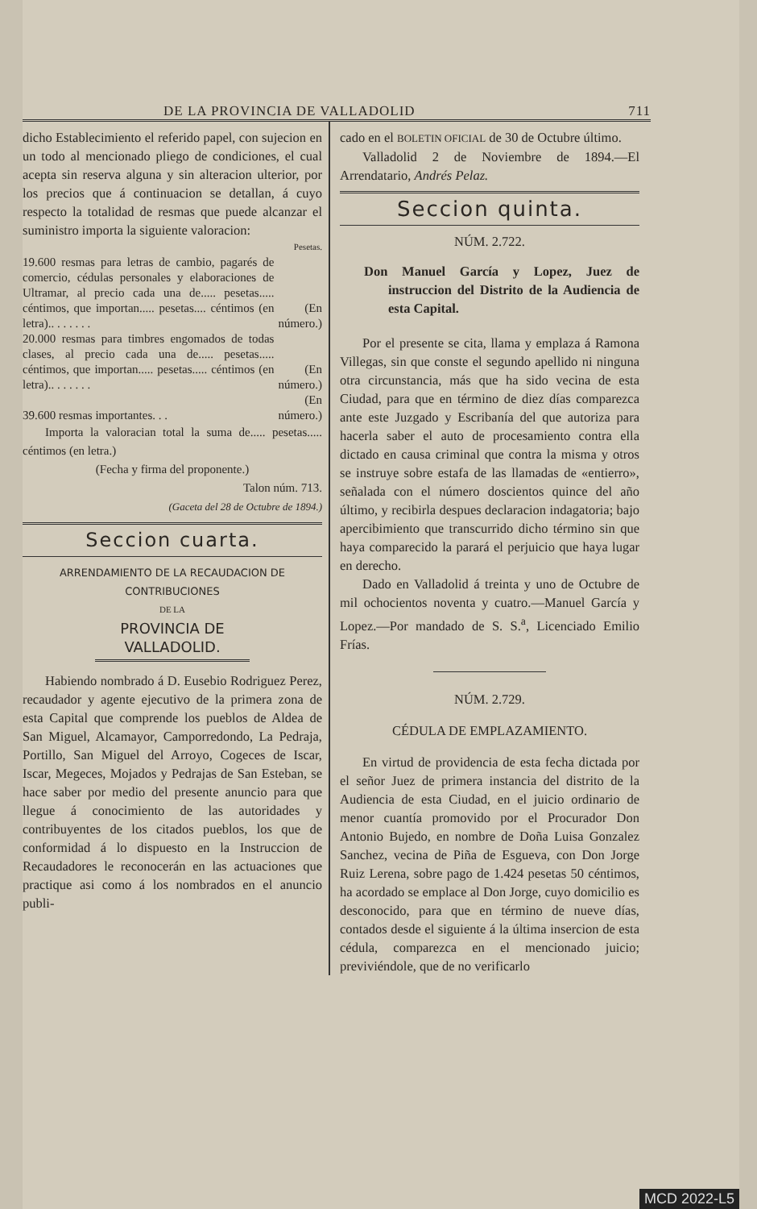DE LA PROVINCIA DE VALLADOLID 711
dicho Establecimiento el referido papel, con sujecion en un todo al mencionado pliego de condiciones, el cual acepta sin reserva alguna y sin alteracion ulterior, por los precios que á continuacion se detallan, á cuyo respecto la totalidad de resmas que puede alcanzar el suministro importa la siguiente valoracion:
| | Pesetas. |
| 19.600 resmas para letras de cambio, pagarés de comercio, cédulas personales y elaboraciones de Ultramar, al precio cada una de..... pesetas..... céntimos, que importan..... pesetas.... céntimos (en letra).. . . . . . . | (En número.) |
| 20.000 resmas para timbres engomados de todas clases, al precio cada una de..... pesetas..... céntimos, que importan..... pesetas..... céntimos (en letra).. . . . . . . | (En número.) |
| 39.600 resmas importantes. . . | (En número.) |
Importa la valoracian total la suma de..... pesetas..... céntimos (en letra.)
(Fecha y firma del proponente.)
Talon núm. 713.
(Gaceta del 28 de Octubre de 1894.)
Seccion cuarta.
ARRENDAMIENTO DE LA RECAUDACION DE CONTRIBUCIONES
DE LA
PROVINCIA DE VALLADOLID.
Habiendo nombrado á D. Eusebio Rodriguez Perez, recaudador y agente ejecutivo de la primera zona de esta Capital que comprende los pueblos de Aldea de San Miguel, Alcamayor, Camporredondo, La Pedraja, Portillo, San Miguel del Arroyo, Cogeces de Iscar, Iscar, Megeces, Mojados y Pedrajas de San Esteban, se hace saber por medio del presente anuncio para que llegue á conocimiento de las autoridades y contribuyentes de los citados pueblos, los que de conformidad á lo dispuesto en la Instruccion de Recaudadores le reconocerán en las actuaciones que practique asi como á los nombrados en el anuncio publi-
cado en el BOLETIN OFICIAL de 30 de Octubre último.
Valladolid 2 de Noviembre de 1894.—El Arrendatario, Andrés Pelaz.
Seccion quinta.
NÚM. 2.722.
Don Manuel García y Lopez, Juez de instruccion del Distrito de la Audiencia de esta Capital.
Por el presente se cita, llama y emplaza á Ramona Villegas, sin que conste el segundo apellido ni ninguna otra circunstancia, más que ha sido vecina de esta Ciudad, para que en término de diez días comparezca ante este Juzgado y Escribanía del que autoriza para hacerla saber el auto de procesamiento contra ella dictado en causa criminal que contra la misma y otros se instruye sobre estafa de las llamadas de «entierro», señalada con el número doscientos quince del año último, y recibirla despues declaracion indagatoria; bajo apercibimiento que transcurrido dicho término sin que haya comparecido la parará el perjuicio que haya lugar en derecho.
Dado en Valladolid á treinta y uno de Octubre de mil ochocientos noventa y cuatro.—Manuel García y Lopez.—Por mandado de S. S.<sup>a</sup>, Licenciado Emilio Frías.
NÚM. 2.729.
CÉDULA DE EMPLAZAMIENTO.
En virtud de providencia de esta fecha dictada por el señor Juez de primera instancia del distrito de la Audiencia de esta Ciudad, en el juicio ordinario de menor cuantía promovido por el Procurador Don Antonio Bujedo, en nombre de Doña Luisa Gonzalez Sanchez, vecina de Piña de Esgueva, con Don Jorge Ruiz Lerena, sobre pago de 1.424 pesetas 50 céntimos, ha acordado se emplace al Don Jorge, cuyo domicilio es desconocido, para que en término de nueve días, contados desde el siguiente á la última insercion de esta cédula, comparezca en el mencionado juicio; previviéndole, que de no verificarlo
MCD 2022-L5